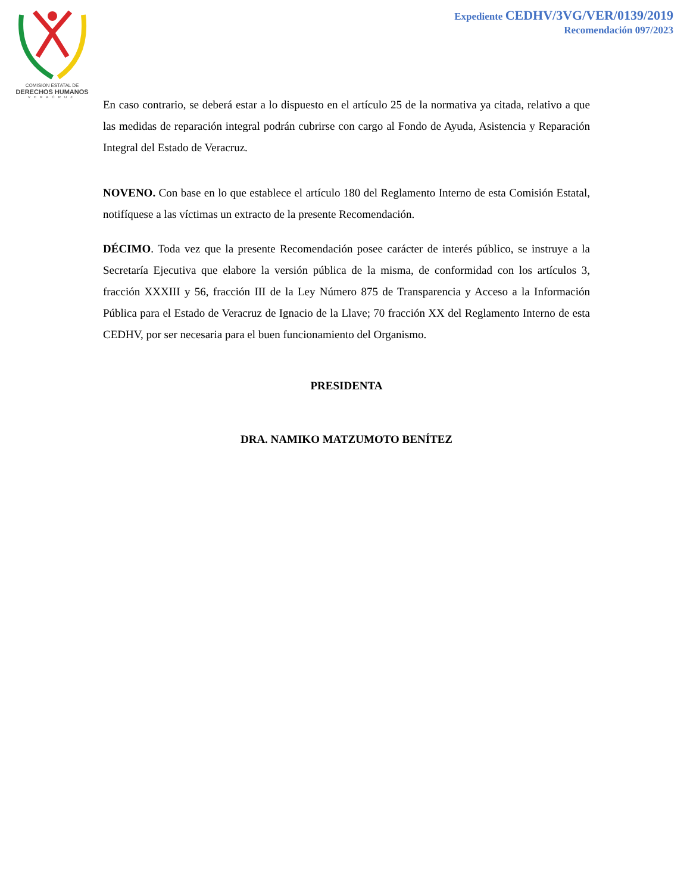COMISION ESTATAL DE
DERECHOS HUMANOS
VERACRUZ
Expediente CEDHV/3VG/VER/0139/2019
Recomendación 097/2023
En caso contrario, se deberá estar a lo dispuesto en el artículo 25 de la normativa ya citada, relativo a que las medidas de reparación integral podrán cubrirse con cargo al Fondo de Ayuda, Asistencia y Reparación Integral del Estado de Veracruz.
NOVENO. Con base en lo que establece el artículo 180 del Reglamento Interno de esta Comisión Estatal, notifíquese a las víctimas un extracto de la presente Recomendación.
DÉCIMO. Toda vez que la presente Recomendación posee carácter de interés público, se instruye a la Secretaría Ejecutiva que elabore la versión pública de la misma, de conformidad con los artículos 3, fracción XXXIII y 56, fracción III de la Ley Número 875 de Transparencia y Acceso a la Información Pública para el Estado de Veracruz de Ignacio de la Llave; 70 fracción XX del Reglamento Interno de esta CEDHV, por ser necesaria para el buen funcionamiento del Organismo.
PRESIDENTA
DRA. NAMIKO MATZUMOTO BENÍTEZ